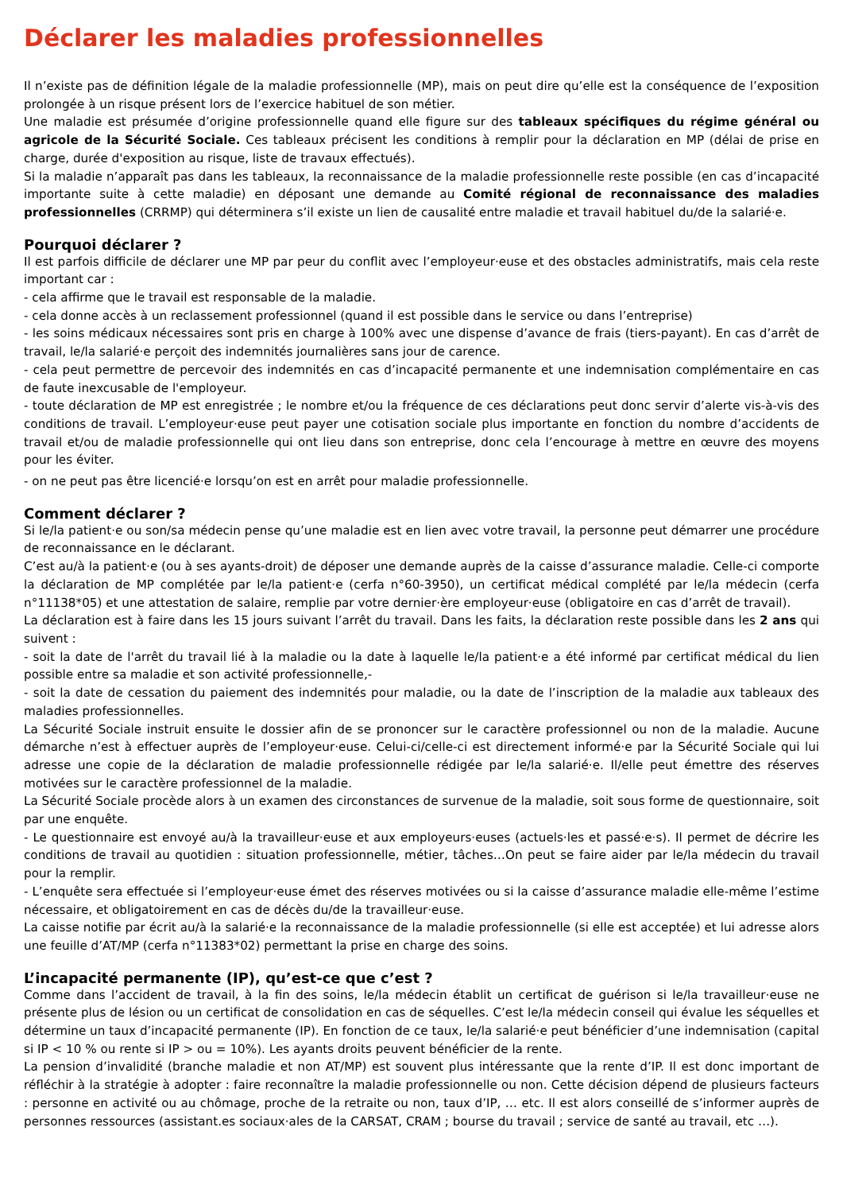Déclarer les maladies professionnelles
Il n’existe pas de définition légale de la maladie professionnelle (MP), mais on peut dire qu’elle est la conséquence de l’exposition prolongée à un risque présent lors de l’exercice habituel de son métier.
Une maladie est présumée d’origine professionnelle quand elle figure sur des tableaux spécifiques du régime général ou agricole de la Sécurité Sociale. Ces tableaux précisent les conditions à remplir pour la déclaration en MP (délai de prise en charge, durée d'exposition au risque, liste de travaux effectués).
Si la maladie n’apparaît pas dans les tableaux, la reconnaissance de la maladie professionnelle reste possible (en cas d’incapacité importante suite à cette maladie) en déposant une demande au Comité régional de reconnaissance des maladies professionnelles (CRRMP) qui déterminera s’il existe un lien de causalité entre maladie et travail habituel du/de la salarié·e.
Pourquoi déclarer ?
Il est parfois difficile de déclarer une MP par peur du conflit avec l’employeur·euse et des obstacles administratifs, mais cela reste important car :
- cela affirme que le travail est responsable de la maladie.
- cela donne accès à un reclassement professionnel (quand il est possible dans le service ou dans l’entreprise)
- les soins médicaux nécessaires sont pris en charge à 100% avec une dispense d’avance de frais (tiers-payant). En cas d’arrêt de travail, le/la salarié·e perçoit des indemnités journalières sans jour de carence.
- cela peut permettre de percevoir des indemnités en cas d’incapacité permanente et une indemnisation complémentaire en cas de faute inexcusable de l'employeur.
- toute déclaration de MP est enregistrée ; le nombre et/ou la fréquence de ces déclarations peut donc servir d’alerte vis-à-vis des conditions de travail. L’employeur·euse peut payer une cotisation sociale plus importante en fonction du nombre d’accidents de travail et/ou de maladie professionnelle qui ont lieu dans son entreprise, donc cela l’encourage à mettre en œuvre des moyens pour les éviter.
- on ne peut pas être licencié·e lorsqu’on est en arrêt pour maladie professionnelle.
Comment déclarer ?
Si le/la patient·e ou son/sa médecin pense qu’une maladie est en lien avec votre travail, la personne peut démarrer une procédure de reconnaissance en le déclarant.
C’est au/à la patient·e (ou à ses ayants-droit) de déposer une demande auprès de la caisse d’assurance maladie. Celle-ci comporte la déclaration de MP complétée par le/la patient·e (cerfa n°60-3950), un certificat médical complété par le/la médecin (cerfa n°11138*05) et une attestation de salaire, remplie par votre dernier·ère employeur·euse (obligatoire en cas d’arrêt de travail).
La déclaration est à faire dans les 15 jours suivant l’arrêt du travail. Dans les faits, la déclaration reste possible dans les 2 ans qui suivent :
- soit la date de l'arrêt du travail lié à la maladie ou la date à laquelle le/la patient·e a été informé par certificat médical du lien possible entre sa maladie et son activité professionnelle,-
- soit la date de cessation du paiement des indemnités pour maladie, ou la date de l’inscription de la maladie aux tableaux des maladies professionnelles.
La Sécurité Sociale instruit ensuite le dossier afin de se prononcer sur le caractère professionnel ou non de la maladie. Aucune démarche n’est à effectuer auprès de l’employeur·euse. Celui-ci/celle-ci est directement informé·e par la Sécurité Sociale qui lui adresse une copie de la déclaration de maladie professionnelle rédigée par le/la salarié·e. Il/elle peut émettre des réserves motivées sur le caractère professionnel de la maladie.
La Sécurité Sociale procède alors à un examen des circonstances de survenue de la maladie, soit sous forme de questionnaire, soit par une enquête.
- Le questionnaire est envoyé au/à la travailleur·euse et aux employeurs·euses (actuels·les et passé·e·s). Il permet de décrire les conditions de travail au quotidien : situation professionnelle, métier, tâches…On peut se faire aider par le/la médecin du travail pour la remplir.
- L’enquête sera effectuée si l’employeur·euse émet des réserves motivées ou si la caisse d’assurance maladie elle-même l’estime nécessaire, et obligatoirement en cas de décès du/de la travailleur·euse.
La caisse notifie par écrit au/à la salarié·e la reconnaissance de la maladie professionnelle (si elle est acceptée) et lui adresse alors une feuille d’AT/MP (cerfa n°11383*02) permettant la prise en charge des soins.
L’incapacité permanente (IP), qu’est-ce que c’est ?
Comme dans l’accident de travail, à la fin des soins, le/la médecin établit un certificat de guérison si le/la travailleur·euse ne présente plus de lésion ou un certificat de consolidation en cas de séquelles. C’est le/la médecin conseil qui évalue les séquelles et détermine un taux d’incapacité permanente (IP). En fonction de ce taux, le/la salarié·e peut bénéficier d’une indemnisation (capital si IP < 10 % ou rente si IP > ou = 10%). Les ayants droits peuvent bénéficier de la rente.
La pension d’invalidité (branche maladie et non AT/MP) est souvent plus intéressante que la rente d’IP. Il est donc important de réfléchir à la stratégie à adopter : faire reconnaître la maladie professionnelle ou non. Cette décision dépend de plusieurs facteurs : personne en activité ou au chômage, proche de la retraite ou non, taux d’IP, … etc. Il est alors conseillé de s’informer auprès de personnes ressources (assistant.es sociaux·ales de la CARSAT, CRAM ; bourse du travail ; service de santé au travail, etc …).